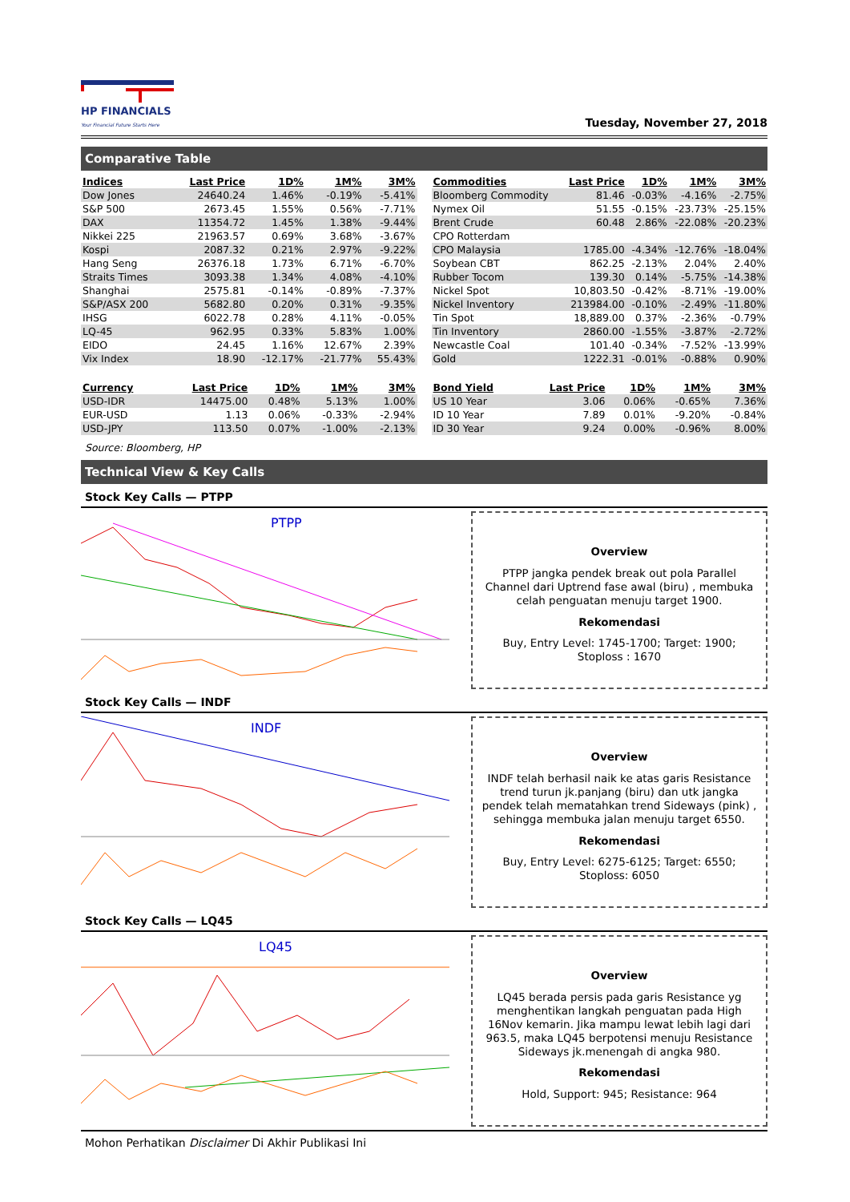HP FINANCIALS
Your Financial Future Starts Here
Tuesday, November 27, 2018
Comparative Table
| Indices | Last Price | 1D% | 1M% | 3M% |
| --- | --- | --- | --- | --- |
| Dow Jones | 24640.24 | 1.46% | -0.19% | -5.41% |
| S&P 500 | 2673.45 | 1.55% | 0.56% | -7.71% |
| DAX | 11354.72 | 1.45% | 1.38% | -9.44% |
| Nikkei 225 | 21963.57 | 0.69% | 3.68% | -3.67% |
| Kospi | 2087.32 | 0.21% | 2.97% | -9.22% |
| Hang Seng | 26376.18 | 1.73% | 6.71% | -6.70% |
| Straits Times | 3093.38 | 1.34% | 4.08% | -4.10% |
| Shanghai | 2575.81 | -0.14% | -0.89% | -7.37% |
| S&P/ASX 200 | 5682.80 | 0.20% | 0.31% | -9.35% |
| IHSG | 6022.78 | 0.28% | 4.11% | -0.05% |
| LQ-45 | 962.95 | 0.33% | 5.83% | 1.00% |
| EIDO | 24.45 | 1.16% | 12.67% | 2.39% |
| Vix Index | 18.90 | -12.17% | -21.77% | 55.43% |
| Commodities | Last Price | 1D% | 1M% | 3M% |
| --- | --- | --- | --- | --- |
| Bloomberg Commodity | 81.46 | -0.03% | -4.16% | -2.75% |
| Nymex Oil | 51.55 | -0.15% | -23.73% | -25.15% |
| Brent Crude | 60.48 | 2.86% | -22.08% | -20.23% |
| CPO Rotterdam | | | | |
| CPO Malaysia | 1785.00 | -4.34% | -12.76% | -18.04% |
| Soybean CBT | 862.25 | -2.13% | 2.04% | 2.40% |
| Rubber Tocom | 139.30 | 0.14% | -5.75% | -14.38% |
| Nickel Spot | 10,803.50 | -0.42% | -8.71% | -19.00% |
| Nickel Inventory | 213984.00 | -0.10% | -2.49% | -11.80% |
| Tin Spot | 18,889.00 | 0.37% | -2.36% | -0.79% |
| Tin Inventory | 2860.00 | -1.55% | -3.87% | -2.72% |
| Newcastle Coal | 101.40 | -0.34% | -7.52% | -13.99% |
| Gold | 1222.31 | -0.01% | -0.88% | 0.90% |
| Currency | Last Price | 1D% | 1M% | 3M% |
| --- | --- | --- | --- | --- |
| USD-IDR | 14475.00 | 0.48% | 5.13% | 1.00% |
| EUR-USD | 1.13 | 0.06% | -0.33% | -2.94% |
| USD-JPY | 113.50 | 0.07% | -1.00% | -2.13% |
| Bond Yield | Last Price | 1D% | 1M% | 3M% |
| --- | --- | --- | --- | --- |
| US 10 Year | 3.06 | 0.06% | -0.65% | 7.36% |
| ID 10 Year | 7.89 | 0.01% | -9.20% | -0.84% |
| ID 30 Year | 9.24 | 0.00% | -0.96% | 8.00% |
Source: Bloomberg, HP
Technical View & Key Calls
Stock Key Calls — PTPP
PTPP
Overview
PTPP jangka pendek break out pola Parallel Channel dari Uptrend fase awal (biru) , membuka celah penguatan menuju target 1900.
Rekomendasi
Buy, Entry Level: 1745-1700; Target: 1900; Stoploss : 1670
Stock Key Calls — INDF
INDF
Overview
INDF telah berhasil naik ke atas garis Resistance trend turun jk.panjang (biru) dan utk jangka pendek telah mematahkan trend Sideways (pink) , sehingga membuka jalan menuju target 6550.
Rekomendasi
Buy, Entry Level: 6275-6125; Target: 6550; Stoploss: 6050
Stock Key Calls — LQ45
LQ45
Overview
LQ45 berada persis pada garis Resistance yg menghentikan langkah penguatan pada High 16Nov kemarin. Jika mampu lewat lebih lagi dari 963.5, maka LQ45 berpotensi menuju Resistance Sideways jk.menengah di angka 980.
Rekomendasi
Hold, Support: 945; Resistance: 964
Mohon Perhatikan Disclaimer Di Akhir Publikasi Ini